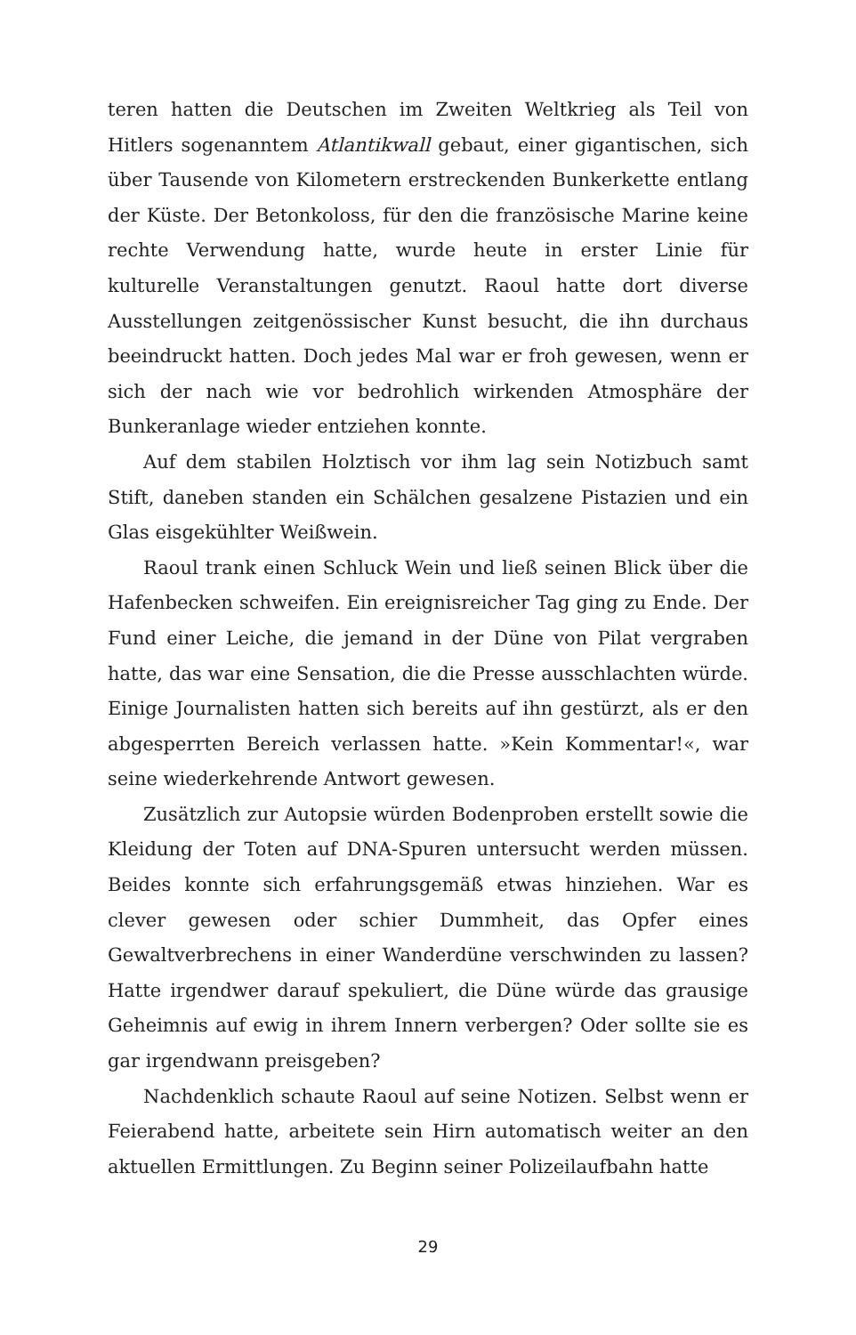teren hatten die Deutschen im Zweiten Weltkrieg als Teil von Hitlers sogenanntem Atlantikwall gebaut, einer gigantischen, sich über Tausende von Kilometern erstreckenden Bunkerkette entlang der Küste. Der Betonkoloss, für den die französische Marine keine rechte Verwendung hatte, wurde heute in erster Linie für kulturelle Veranstaltungen genutzt. Raoul hatte dort diverse Ausstellungen zeitgenössischer Kunst besucht, die ihn durchaus beeindruckt hatten. Doch jedes Mal war er froh gewesen, wenn er sich der nach wie vor bedrohlich wirkenden Atmosphäre der Bunkeranlage wieder entziehen konnte.
Auf dem stabilen Holztisch vor ihm lag sein Notizbuch samt Stift, daneben standen ein Schälchen gesalzene Pistazien und ein Glas eisgekühlter Weißwein.
Raoul trank einen Schluck Wein und ließ seinen Blick über die Hafenbecken schweifen. Ein ereignisreicher Tag ging zu Ende. Der Fund einer Leiche, die jemand in der Düne von Pilat vergraben hatte, das war eine Sensation, die die Presse ausschlachten würde. Einige Journalisten hatten sich bereits auf ihn gestürzt, als er den abgesperrten Bereich verlassen hatte. »Kein Kommentar!«, war seine wiederkehrende Antwort gewesen.
Zusätzlich zur Autopsie würden Bodenproben erstellt sowie die Kleidung der Toten auf DNA-Spuren untersucht werden müssen. Beides konnte sich erfahrungsgemäß etwas hinziehen. War es clever gewesen oder schier Dummheit, das Opfer eines Gewaltverbrechens in einer Wanderdüne verschwinden zu lassen? Hatte irgendwer darauf spekuliert, die Düne würde das grausige Geheimnis auf ewig in ihrem Innern verbergen? Oder sollte sie es gar irgendwann preisgeben?
Nachdenklich schaute Raoul auf seine Notizen. Selbst wenn er Feierabend hatte, arbeitete sein Hirn automatisch weiter an den aktuellen Ermittlungen. Zu Beginn seiner Polizeilaufbahn hatte
29